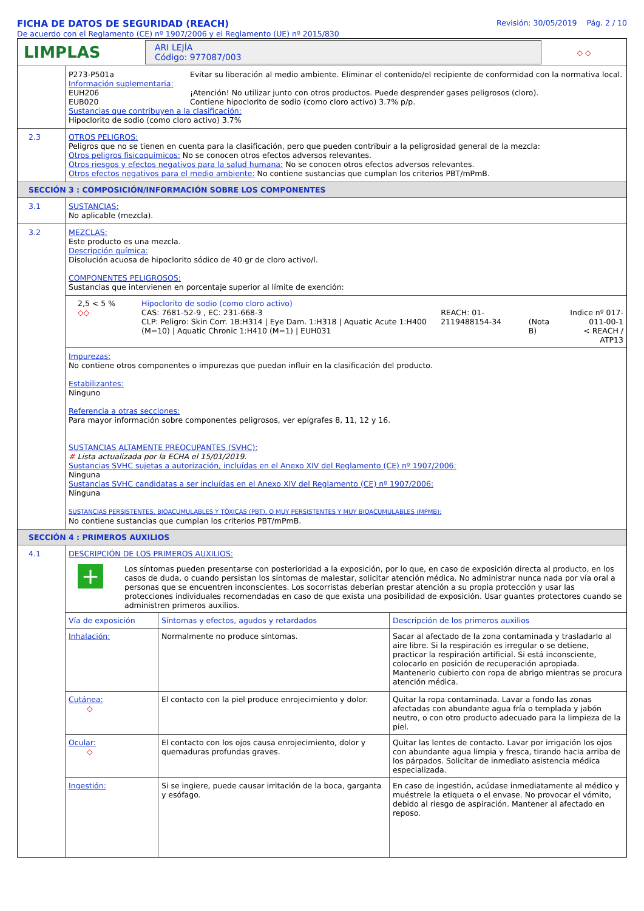FICHA DE DATOS DE SEGURIDAD (REACH)
De acuerdo con el Reglamento (CE) nº 1907/2006 y el Reglamento (UE) nº 2015/830
Revisión: 30/05/2019 Pág. 2 / 10
LIMPLAS
ARI LEJÍA
Código: 977087/003
◇ ◇
| P273-P501a | Evitar su liberación al medio ambiente. Eliminar el contenido/el recipiente de conformidad con la normativa local. |
Información suplementaria:
| EUH206 | ¡Atención! No utilizar junto con otros productos. Puede desprender gases peligrosos (cloro). |
| EUB020 | Contiene hipoclorito de sodio (como cloro activo) 3.7% p/p. |
Sustancias que contribuyen a la clasificación:
Hipoclorito de sodio (como cloro activo) 3.7%
2.3
OTROS PELIGROS:
Peligros que no se tienen en cuenta para la clasificación, pero que pueden contribuir a la peligrosidad general de la mezcla:
Otros peligros fisicoquímicos: No se conocen otros efectos adversos relevantes.
Otros riesgos y efectos negativos para la salud humana: No se conocen otros efectos adversos relevantes.
Otros efectos negativos para el medio ambiente: No contiene sustancias que cumplan los criterios PBT/mPmB.
SECCIÓN 3 : COMPOSICIÓN/INFORMACIÓN SOBRE LOS COMPONENTES
3.1
SUSTANCIAS:
No aplicable (mezcla).
3.2
MEZCLAS:
Este producto es una mezcla.
Descripción química:
Disolución acuosa de hipoclorito sódico de 40 gr de cloro activo/l.
COMPONENTES PELIGROSOS:
Sustancias que intervienen en porcentaje superior al límite de exención:
| 2,5 < 5 % ◇◇ | Hipoclorito de sodio (como cloro activo) CAS: 7681-52-9 , EC: 231-668-3 CLP: Peligro: Skin Corr. 1B:H314 / Eye Dam. 1:H318 / Aquatic Acute 1:H400 (M=10) / Aquatic Chronic 1:H410 (M=1) / EUH031 | REACH: 01-2119488154-34 | (Nota B) | Indice nº 017-011-00-1 < REACH / ATP13 |
Impurezas:
No contiene otros componentes o impurezas que puedan influir en la clasificación del producto.
Estabilizantes:
Ninguno
Referencia a otras secciones:
Para mayor información sobre componentes peligrosos, ver epígrafes 8, 11, 12 y 16.
SUSTANCIAS ALTAMENTE PREOCUPANTES (SVHC):
# Lista actualizada por la ECHA el 15/01/2019.
Sustancias SVHC sujetas a autorización, incluídas en el Anexo XIV del Reglamento (CE) nº 1907/2006:
Ninguna
Sustancias SVHC candidatas a ser incluídas en el Anexo XIV del Reglamento (CE) nº 1907/2006:
Ninguna
SUSTANCIAS PERSISTENTES, BIOACUMULABLES Y TÓXICAS (PBT), O MUY PERSISTENTES Y MUY BIOACUMULABLES (MPMB):
No contiene sustancias que cumplan los criterios PBT/mPmB.
SECCIÓN 4 : PRIMEROS AUXILIOS
4.1
DESCRIPCIÓN DE LOS PRIMEROS AUXILIOS:
+
Los síntomas pueden presentarse con posterioridad a la exposición, por lo que, en caso de exposición directa al producto, en los casos de duda, o cuando persistan los síntomas de malestar, solicitar atención médica. No administrar nunca nada por vía oral a personas que se encuentren inconscientes. Los socorristas deberían prestar atención a su propia protección y usar las protecciones individuales recomendadas en caso de que exista una posibilidad de exposición. Usar guantes protectores cuando se administren primeros auxilios.
| Vía de exposición | Síntomas y efectos, agudos y retardados | Descripción de los primeros auxilios |
| Inhalación: | Normalmente no produce síntomas. | Sacar al afectado de la zona contaminada y trasladarlo al aire libre. Si la respiración es irregular o se detiene, practicar la respiración artificial. Si está inconsciente, colocarlo en posición de recuperación apropiada. Mantenerlo cubierto con ropa de abrigo mientras se procura atención médica. |
| Cutánea: ◇ | El contacto con la piel produce enrojecimiento y dolor. | Quitar la ropa contaminada. Lavar a fondo las zonas afectadas con abundante agua fría o templada y jabón neutro, o con otro producto adecuado para la limpieza de la piel. |
| Ocular: ◇ | El contacto con los ojos causa enrojecimiento, dolor y quemaduras profundas graves. | Quitar las lentes de contacto. Lavar por irrigación los ojos con abundante agua limpia y fresca, tirando hacia arriba de los párpados. Solicitar de inmediato asistencia médica especializada. |
| Ingestión: | Si se ingiere, puede causar irritación de la boca, garganta y esófago. | En caso de ingestión, acúdase inmediatamente al médico y muéstrele la etiqueta o el envase. No provocar el vómito, debido al riesgo de aspiración. Mantener al afectado en reposo. |